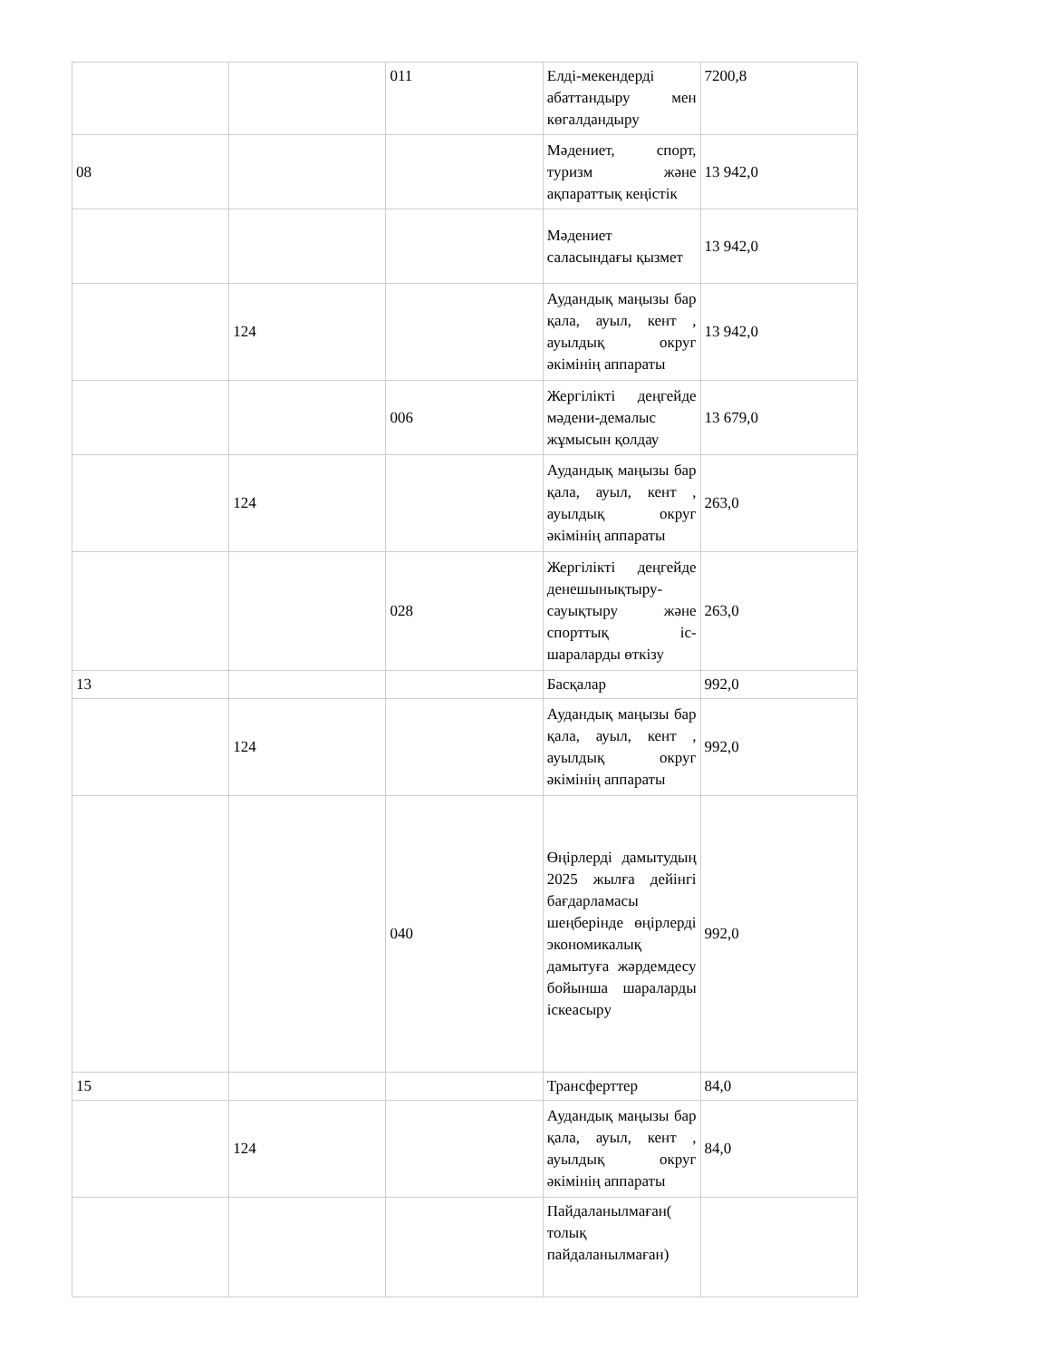| | | 011 | Елді-мекендерді абаттандыру мен көгалдандыру | 7200,8 |
| 08 | | | Мәдениет, спорт, туризм және ақпараттық кеңістік | 13 942,0 |
| | | | Мәдениет саласындағы қызмет | 13 942,0 |
| | 124 | | Аудандық маңызы бар қала, ауыл, кент , ауылдық округ әкімінің аппараты | 13 942,0 |
| | | 006 | Жергілікті деңгейде мәдени-демалыс жұмысын қолдау | 13 679,0 |
| | 124 | | Аудандық маңызы бар қала, ауыл, кент , ауылдық округ әкімінің аппараты | 263,0 |
| | | 028 | Жергілікті деңгейде денешынықтыру-сауықтыру және спорттық іс-шараларды өткізу | 263,0 |
| 13 | | | Басқалар | 992,0 |
| | 124 | | Аудандық маңызы бар қала, ауыл, кент , ауылдық округ әкімінің аппараты | 992,0 |
| | | 040 | Өңірлерді дамытудың 2025 жылға дейінгі бағдарламасы шеңберінде өңірлерді экономикалық дамытуға жәрдемдесу бойынша шараларды іскеасыру | 992,0 |
| 15 | | | Трансферттер | 84,0 |
| | 124 | | Аудандық маңызы бар қала, ауыл, кент , ауылдық округ әкімінің аппараты | 84,0 |
| | | | Пайдаланылмаған( толық пайдаланылмаған) | |